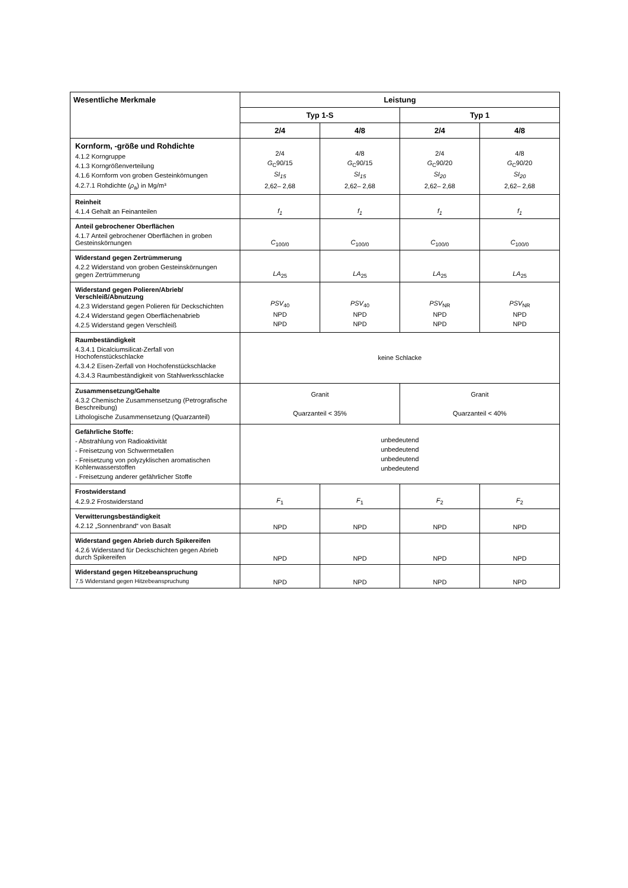| Wesentliche Merkmale | Leistung | | | |
| --- | --- | --- | --- | --- |
| | Typ 1-S | | Typ 1 | |
| | 2/4 | 4/8 | 2/4 | 4/8 |
| Kornform, -größe und Rohdichte 4.1.2 Korngruppe 4.1.3 Korngrößenverteilung 4.1.6 Kornform von groben Gesteinkörnungen 4.2.7.1 Rohdichte ( ρ<sub>a</sub>) in Mg/m³ | 2/4 G<sub>C</sub>90/15 SI<sub>15</sub> 2,62– 2,68 | 4/8 G<sub>C</sub>90/15 SI<sub>15</sub> 2,62– 2,68 | 2/4 G<sub>C</sub>90/20 SI<sub>20</sub> 2,62– 2,68 | 4/8 G<sub>C</sub>90/20 SI<sub>20</sub> 2,62– 2,68 |
| Reinheit 4.1.4 Gehalt an Feinanteilen | f<sub>1</sub> | f<sub>1</sub> | f<sub>1</sub> | f<sub>1</sub> |
| Anteil gebrochener Oberflächen 4.1.7 Anteil gebrochener Oberflächen in groben Gesteinskörnungen | C<sub>100/0</sub> | C<sub>100/0</sub> | C<sub>100/0</sub> | C<sub>100/0</sub> |
| Widerstand gegen Zertrümmerung 4.2.2 Widerstand von groben Gesteinskörnungen gegen Zertrümmerung | LA<sub>25</sub> | LA<sub>25</sub> | LA<sub>25</sub> | LA<sub>25</sub> |
| Widerstand gegen Polieren/Abrieb/ Verschleiß/Abnutzung 4.2.3 Widerstand gegen Polieren für Deckschichten 4.2.4 Widerstand gegen Oberflächenabrieb 4.2.5 Widerstand gegen Verschleiß | PSV<sub>40</sub> NPD NPD | PSV<sub>40</sub> NPD NPD | PSV<sub>NR</sub> NPD NPD | PSV<sub>NR</sub> NPD NPD |
| Raumbeständigkeit 4.3.4.1 Dicalciumsilicat-Zerfall von Hochofenstückschlacke 4.3.4.2 Eisen-Zerfall von Hochofenstückschlacke 4.3.4.3 Raumbeständigkeit von Stahlwerksschlacke | keine Schlacke | | | |
| Zusammensetzung/Gehalte 4.3.2 Chemische Zusammensetzung (Petrografische Beschreibung) Lithologische Zusammensetzung (Quarzanteil) | Granit Quarzanteil < 35% | | Granit Quarzanteil < 40% | |
| Gefährliche Stoffe: - Abstrahlung von Radioaktivität - Freisetzung von Schwermetallen - Freisetzung von polyzyklischen aromatischen Kohlenwasserstoffen - Freisetzung anderer gefährlicher Stoffe | unbedeutend unbedeutend unbedeutend unbedeutend | | | |
| Frostwiderstand 4.2.9.2 Frostwiderstand | F<sub>1</sub> | F<sub>1</sub> | F<sub>2</sub> | F<sub>2</sub> |
| Verwitterungsbeständigkeit 4.2.12 „Sonnenbrand“ von Basalt | NPD | NPD | NPD | NPD |
| Widerstand gegen Abrieb durch Spikereifen 4.2.6 Widerstand für Deckschichten gegen Abrieb durch Spikereifen | NPD | NPD | NPD | NPD |
| Widerstand gegen Hitzebeanspruchung 7.5 Widerstand gegen Hitzebeanspruchung | NPD | NPD | NPD | NPD |